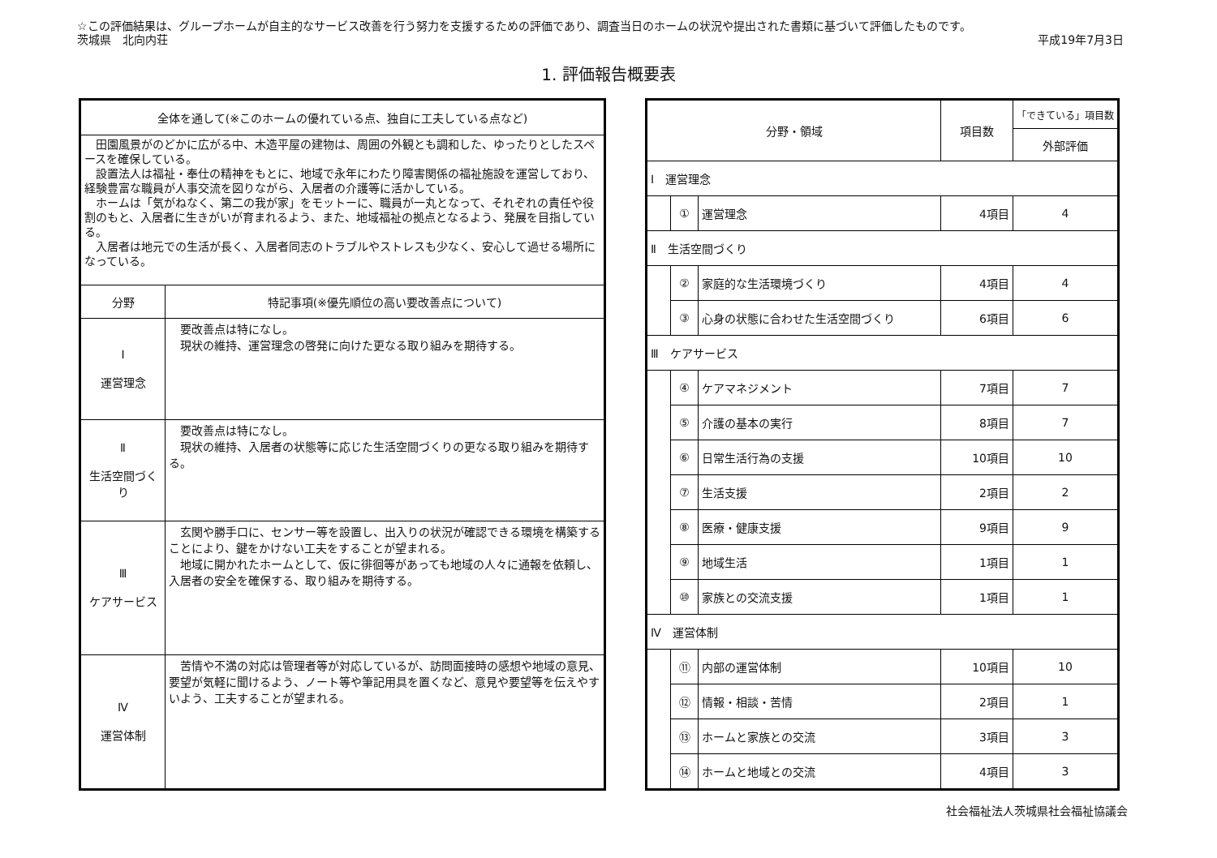☆この評価結果は、グループホームが自主的なサービス改善を行う努力を支援するための評価であり、調査当日のホームの状況や提出された書類に基づいて評価したものです。
茨城県　北向内荘 平成19年7月3日
1. 評価報告概要表
| 全体を通して(※このホームの優れている点、独自に工夫している点など) | |
| --- | --- |
| 田園風景がのどかに広がる中、木造平屋の建物は、周囲の外観とも調和した、ゆったりとしたスペースを確保している。 設置法人は福祉・奉仕の精神をもとに、地域で永年にわたり障害関係の福祉施設を運営しており、経験豊富な職員が人事交流を図りながら、入居者の介護等に活かしている。 ホームは「気がねなく、第二の我が家」をモットーに、職員が一丸となって、それぞれの責任や役割のもと、入居者に生きがいが育まれるよう、また、地域福祉の拠点となるよう、発展を目指している。 入居者は地元での生活が長く、入居者同志のトラブルやストレスも少なく、安心して過せる場所になっている。 | |
| 分野 | 特記事項(※優先順位の高い要改善点について) |
| Ⅰ 運営理念 | 要改善点は特になし。 現状の維持、運営理念の啓発に向けた更なる取り組みを期待する。 |
| Ⅱ 生活空間づくり | 要改善点は特になし。 現状の維持、入居者の状態等に応じた生活空間づくりの更なる取り組みを期待する。 |
| Ⅲ ケアサービス | 玄関や勝手口に、センサー等を設置し、出入りの状況が確認できる環境を構築することにより、鍵をかけない工夫をすることが望まれる。 地域に開かれたホームとして、仮に徘徊等があっても地域の人々に通報を依頼し、入居者の安全を確保する、取り組みを期待する。 |
| Ⅳ 運営体制 | 苦情や不満の対応は管理者等が対応しているが、訪問面接時の感想や地域の意見、要望が気軽に聞けるよう、ノート等や筆記用具を置くなど、意見や要望等を伝えやすいよう、工夫することが望まれる。 |
| 分野・領域 | | | 項目数 | 「できている」項目数 |
| --- | --- | --- | --- | --- |
| | | | | 外部評価 |
| Ⅰ 運営理念 | | | | |
| | ① | 運営理念 | 4項目 | 4 |
| Ⅱ 生活空間づくり | | | | |
| | ② | 家庭的な生活環境づくり | 4項目 | 4 |
| | ③ | 心身の状態に合わせた生活空間づくり | 6項目 | 6 |
| Ⅲ ケアサービス | | | | |
| | ④ | ケアマネジメント | 7項目 | 7 |
| | ⑤ | 介護の基本の実行 | 8項目 | 7 |
| | ⑥ | 日常生活行為の支援 | 10項目 | 10 |
| | ⑦ | 生活支援 | 2項目 | 2 |
| | ⑧ | 医療・健康支援 | 9項目 | 9 |
| | ⑨ | 地域生活 | 1項目 | 1 |
| | ⑩ | 家族との交流支援 | 1項目 | 1 |
| Ⅳ 運営体制 | | | | |
| | ⑪ | 内部の運営体制 | 10項目 | 10 |
| | ⑫ | 情報・相談・苦情 | 2項目 | 1 |
| | ⑬ | ホームと家族との交流 | 3項目 | 3 |
| | ⑭ | ホームと地域との交流 | 4項目 | 3 |
社会福祉法人茨城県社会福祉協議会